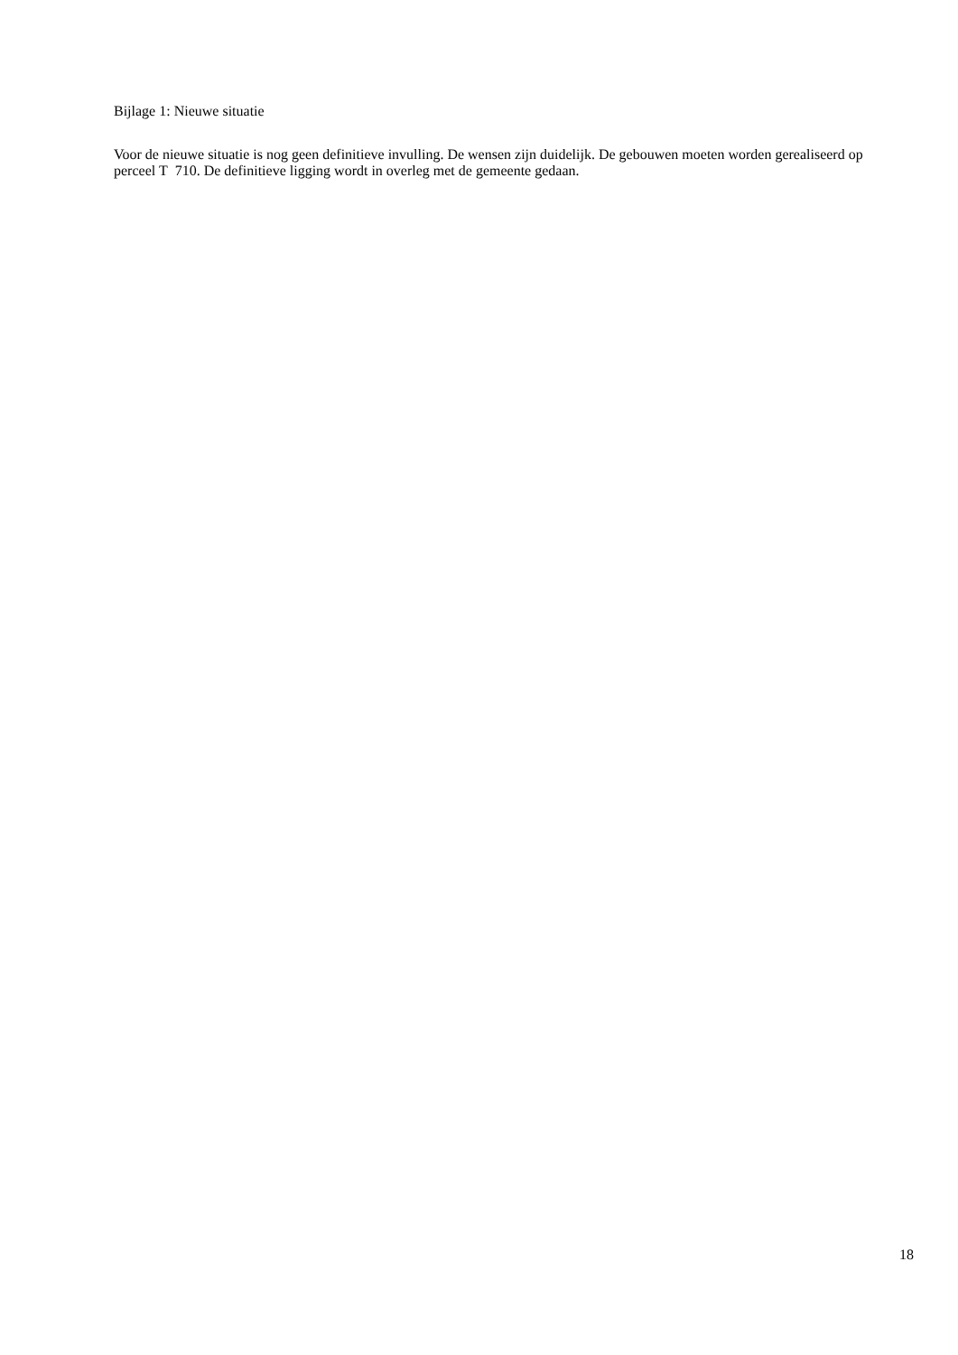Bijlage 1: Nieuwe situatie
Voor de nieuwe situatie is nog geen definitieve invulling. De wensen zijn duidelijk. De gebouwen moeten worden gerealiseerd op perceel T 710. De definitieve ligging wordt in overleg met de gemeente gedaan.
18